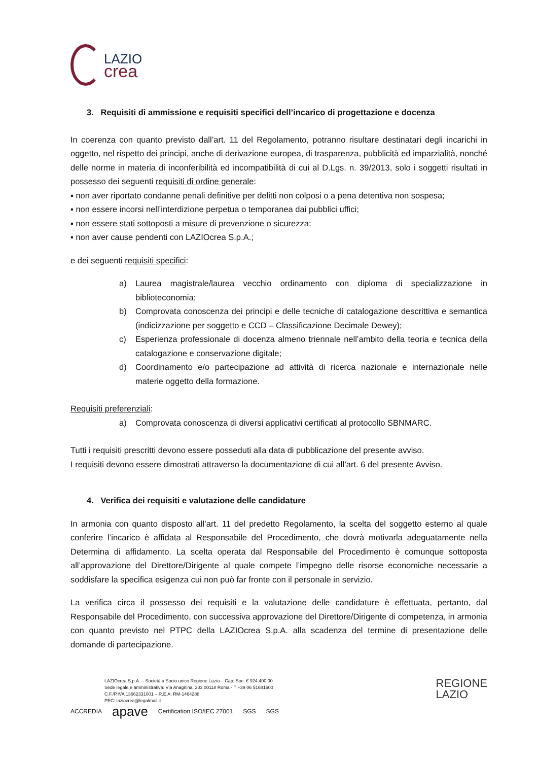LAZIO
crea
3. Requisiti di ammissione e requisiti specifici dell’incarico di progettazione e docenza
In coerenza con quanto previsto dall’art. 11 del Regolamento, potranno risultare destinatari degli incarichi in oggetto, nel rispetto dei principi, anche di derivazione europea, di trasparenza, pubblicità ed imparzialità, nonché delle norme in materia di inconferibilità ed incompatibilità di cui al D.Lgs. n. 39/2013, solo i soggetti risultati in possesso dei seguenti requisiti di ordine generale:
▪ non aver riportato condanne penali definitive per delitti non colposi o a pena detentiva non sospesa;
▪ non essere incorsi nell’interdizione perpetua o temporanea dai pubblici uffici;
▪ non essere stati sottoposti a misure di prevenzione o sicurezza;
▪ non aver cause pendenti con LAZIOcrea S.p.A.;
e dei seguenti requisiti specifici:
a) Laurea magistrale/laurea vecchio ordinamento con diploma di specializzazione in biblioteconomia;
b) Comprovata conoscenza dei principi e delle tecniche di catalogazione descrittiva e semantica (indicizzazione per soggetto e CCD – Classificazione Decimale Dewey);
c) Esperienza professionale di docenza almeno triennale nell’ambito della teoria e tecnica della catalogazione e conservazione digitale;
d) Coordinamento e/o partecipazione ad attività di ricerca nazionale e internazionale nelle materie oggetto della formazione.
Requisiti preferenziali:
a) Comprovata conoscenza di diversi applicativi certificati al protocollo SBNMARC.
Tutti i requisiti prescritti devono essere posseduti alla data di pubblicazione del presente avviso.
I requisiti devono essere dimostrati attraverso la documentazione di cui all’art. 6 del presente Avviso.
4. Verifica dei requisiti e valutazione delle candidature
In armonia con quanto disposto all’art. 11 del predetto Regolamento, la scelta del soggetto esterno al quale conferire l’incarico è affidata al Responsabile del Procedimento, che dovrà motivarla adeguatamente nella Determina di affidamento. La scelta operata dal Responsabile del Procedimento è comunque sottoposta all’approvazione del Direttore/Dirigente al quale compete l’impegno delle risorse economiche necessarie a soddisfare la specifica esigenza cui non può far fronte con il personale in servizio.
La verifica circa il possesso dei requisiti e la valutazione delle candidature è effettuata, pertanto, dal Responsabile del Procedimento, con successiva approvazione del Direttore/Dirigente di competenza, in armonia con quanto previsto nel PTPC della LAZIOcrea S.p.A. alla scadenza del termine di presentazione delle domande di partecipazione.
LAZIOcrea S.p.A. – Società a Socio unico Regione Lazio – Cap. Soc. € 924.400,00
Sede legale e amministrativa: Via Anagnina, 203 00118 Roma - T +39 06 51681600
C.F./P.IVA 13662331001 – R.E.A. RM-1464288
PEC: laziocrea@legalmail.it
REGIONE
LAZIO
ACCREDIA apave Certification ISO/IEC 27001 SGS SGS